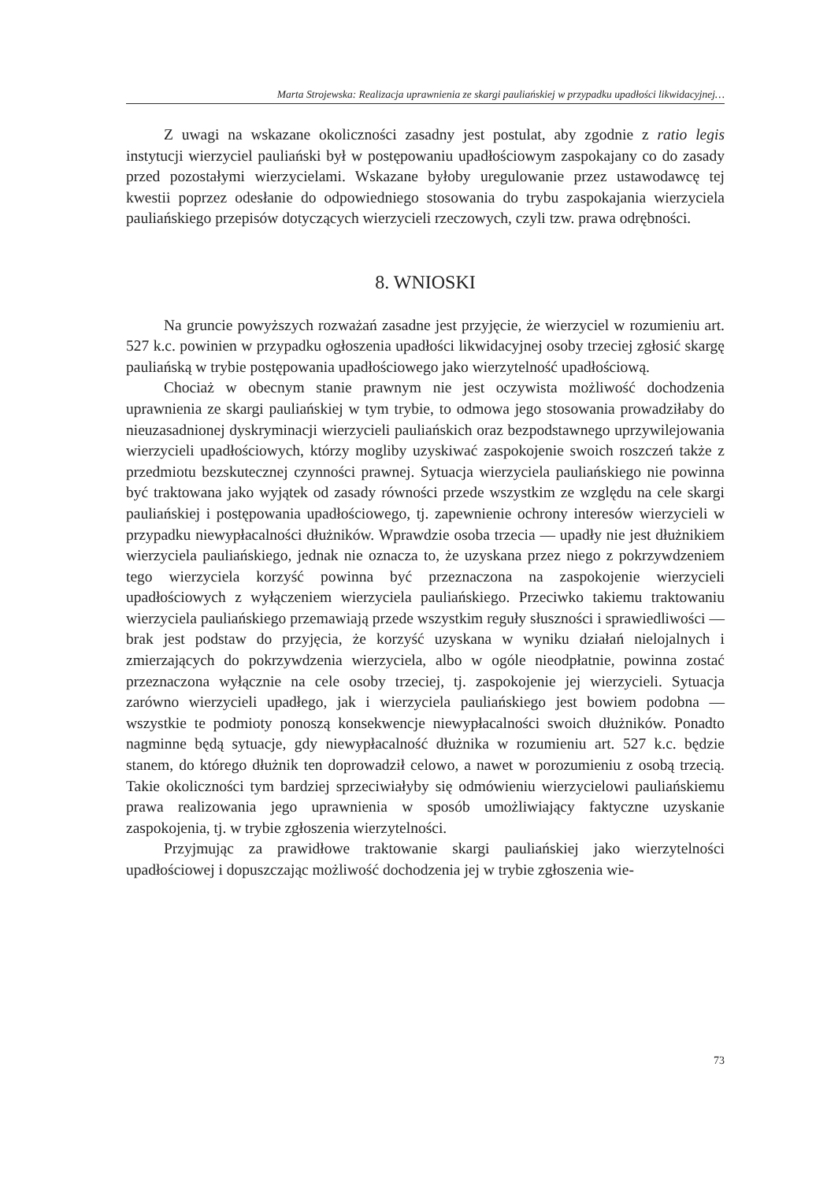Marta Strojewska: Realizacja uprawnienia ze skargi pauliańskiej w przypadku upadłości likwidacyjnej…
Z uwagi na wskazane okoliczności zasadny jest postulat, aby zgodnie z ratio legis instytucji wierzyciel pauliański był w postępowaniu upadłościowym zaspokajany co do zasady przed pozostałymi wierzycielami. Wskazane byłoby uregulowanie przez ustawodawcę tej kwestii poprzez odesłanie do odpowiedniego stosowania do trybu zaspokajania wierzyciela pauliańskiego przepisów dotyczących wierzycieli rzeczowych, czyli tzw. prawa odrębności.
8. WNIOSKI
Na gruncie powyższych rozważań zasadne jest przyjęcie, że wierzyciel w rozumieniu art. 527 k.c. powinien w przypadku ogłoszenia upadłości likwidacyjnej osoby trzeciej zgłosić skargę pauliańską w trybie postępowania upadłościowego jako wierzytelność upadłościową.
Chociaż w obecnym stanie prawnym nie jest oczywista możliwość dochodzenia uprawnienia ze skargi pauliańskiej w tym trybie, to odmowa jego stosowania prowadziłaby do nieuzasadnionej dyskryminacji wierzycieli pauliańskich oraz bezpodstawnego uprzywilejowania wierzycieli upadłościowych, którzy mogliby uzyskiwać zaspokojenie swoich roszczeń także z przedmiotu bezskutecznej czynności prawnej. Sytuacja wierzyciela pauliańskiego nie powinna być traktowana jako wyjątek od zasady równości przede wszystkim ze względu na cele skargi pauliańskiej i postępowania upadłościowego, tj. zapewnienie ochrony interesów wierzycieli w przypadku niewypłacalności dłużników. Wprawdzie osoba trzecia — upadły nie jest dłużnikiem wierzyciela pauliańskiego, jednak nie oznacza to, że uzyskana przez niego z pokrzywdzeniem tego wierzyciela korzyść powinna być przeznaczona na zaspokojenie wierzycieli upadłościowych z wyłączeniem wierzyciela pauliańskiego. Przeciwko takiemu traktowaniu wierzyciela pauliańskiego przemawiają przede wszystkim reguły słuszności i sprawiedliwości — brak jest podstaw do przyjęcia, że korzyść uzyskana w wyniku działań nielojalnych i zmierzających do pokrzywdzenia wierzyciela, albo w ogóle nieodpłatnie, powinna zostać przeznaczona wyłącznie na cele osoby trzeciej, tj. zaspokojenie jej wierzycieli. Sytuacja zarówno wierzycieli upadłego, jak i wierzyciela pauliańskiego jest bowiem podobna — wszystkie te podmioty ponoszą konsekwencje niewypłacalności swoich dłużników. Ponadto nagminne będą sytuacje, gdy niewypłacalność dłużnika w rozumieniu art. 527 k.c. będzie stanem, do którego dłużnik ten doprowadził celowo, a nawet w porozumieniu z osobą trzecią. Takie okoliczności tym bardziej sprzeciwiałyby się odmówieniu wierzycielowi pauliańskiemu prawa realizowania jego uprawnienia w sposób umożliwiający faktyczne uzyskanie zaspokojenia, tj. w trybie zgłoszenia wierzytelności.
Przyjmując za prawidłowe traktowanie skargi pauliańskiej jako wierzytelności upadłościowej i dopuszczając możliwość dochodzenia jej w trybie zgłoszenia wie-
73